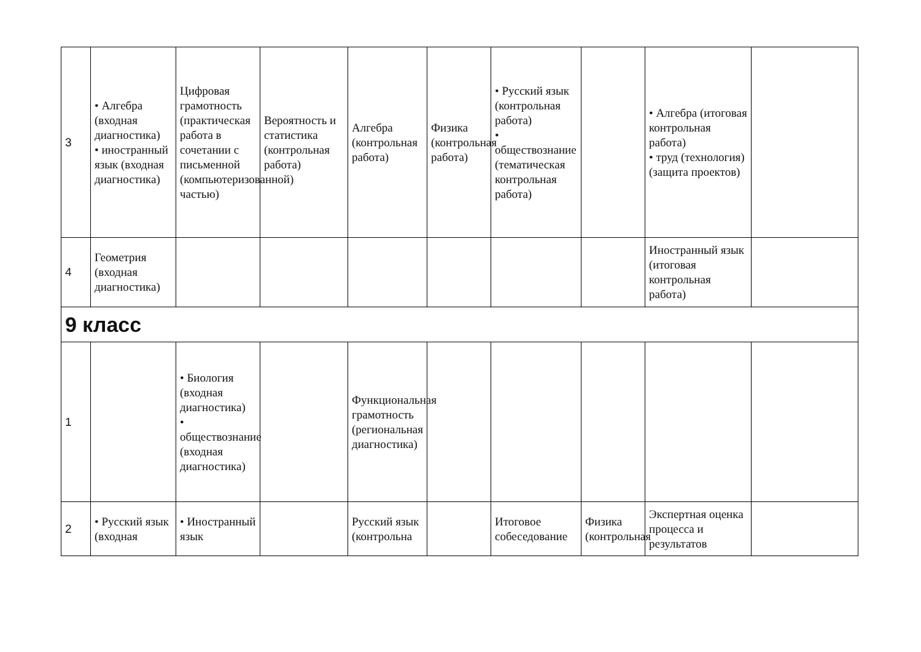| 3 | • Алгебра (входная диагностика) • иностранный язык (входная диагностика) | Цифровая грамотность (практическая работа в сочетании с письменной (компьютеризованной) частью) | Вероятность и статистика (контрольная работа) | Алгебра (контрольная работа) | Физика (контрольная работа) | • Русский язык (контрольная работа) • обществознание (тематическая контрольная работа) | | • Алгебра (итоговая контрольная работа) • труд (технология) (защита проектов) | |
| 4 | Геометрия (входная диагностика) | | | | | | | Иностранный язык (итоговая контрольная работа) | |
| 9 класс | | | | | | | | | |
| 1 | | • Биология (входная диагностика) • обществознание (входная диагностика) | | Функциональная грамотность (региональная диагностика) | | | | | |
| 2 | • Русский язык (входная | • Иностранный язык | | Русский язык (контрольна | | Итоговое собеседование | Физика (контрольная | Экспертная оценка процесса и результатов | |